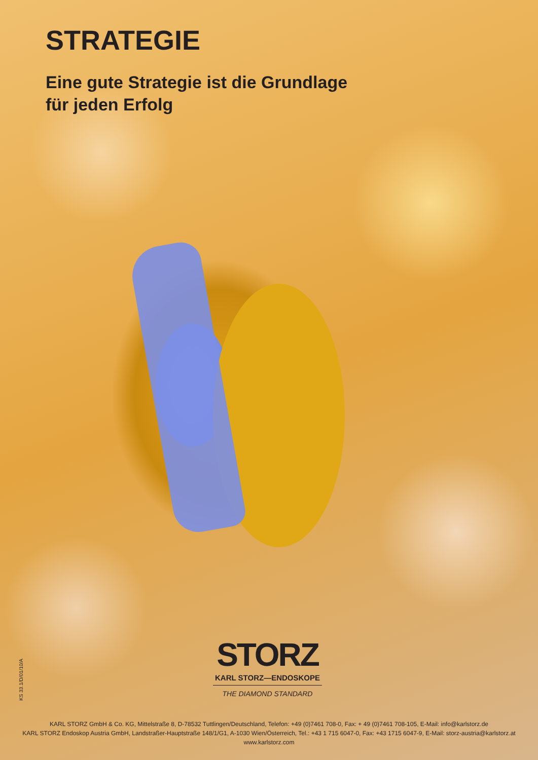STRATEGIE
Eine gute Strategie ist die Grundlage
für jeden Erfolg
KS 33.1/D/01/10/A
STORZ
KARL STORZ—ENDOSKOPE
THE DIAMOND STANDARD
KARL STORZ GmbH & Co. KG, Mittelstraße 8, D-78532 Tuttlingen/Deutschland, Telefon: +49 (0)7461 708-0, Fax: + 49 (0)7461 708-105, E-Mail: info@karlstorz.de
KARL STORZ Endoskop Austria GmbH, Landstraßer-Hauptstraße 148/1/G1, A-1030 Wien/Österreich, Tel.: +43 1 715 6047-0, Fax: +43 1715 6047-9, E-Mail: storz-austria@karlstorz.at
www.karlstorz.com